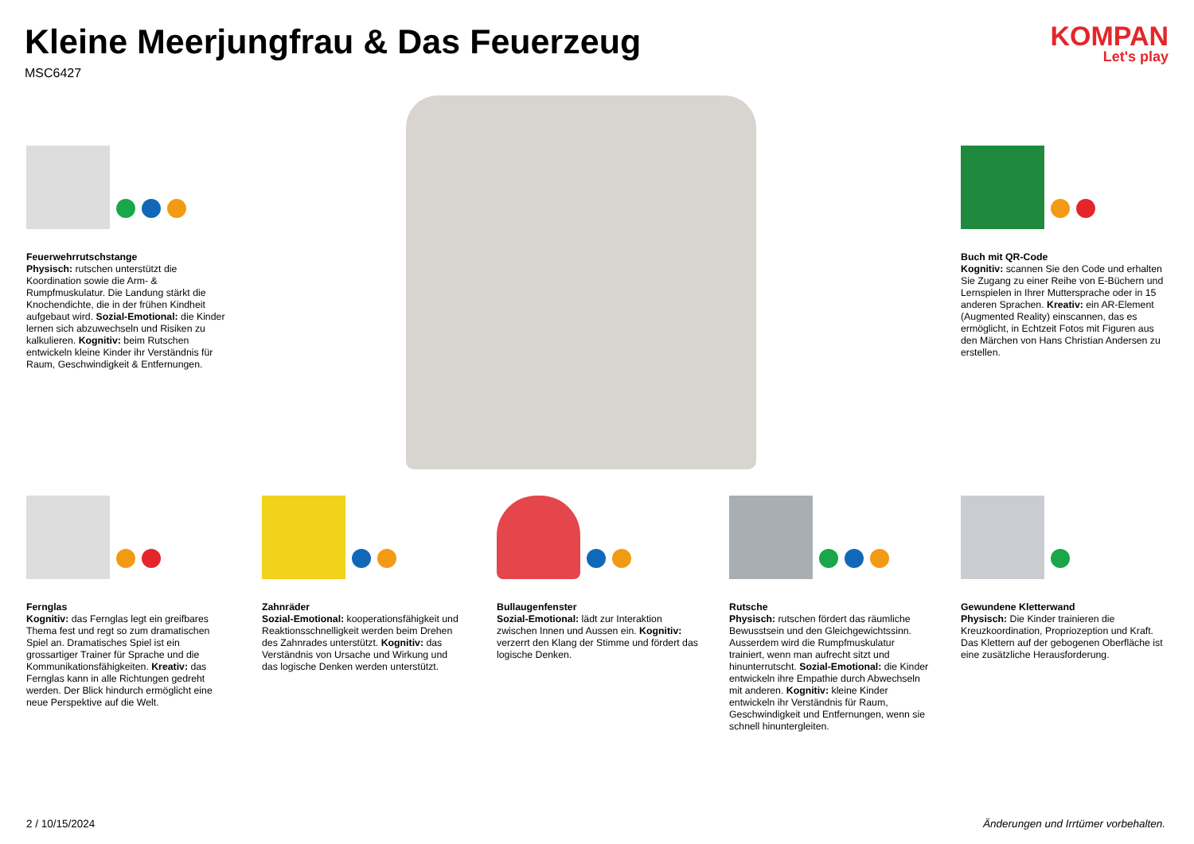Kleine Meerjungfrau & Das Feuerzeug
MSC6427
KOMPAN
Let's play
Feuerwehrrutschstange
Physisch: rutschen unterstützt die Koordination sowie die Arm- & Rumpfmuskulatur. Die Landung stärkt die Knochendichte, die in der frühen Kindheit aufgebaut wird. Sozial-Emotional: die Kinder lernen sich abzuwechseln und Risiken zu kalkulieren. Kognitiv: beim Rutschen entwickeln kleine Kinder ihr Verständnis für Raum, Geschwindigkeit & Entfernungen.
Buch mit QR-Code
Kognitiv: scannen Sie den Code und erhalten Sie Zugang zu einer Reihe von E-Büchern und Lernspielen in Ihrer Muttersprache oder in 15 anderen Sprachen. Kreativ: ein AR-Element (Augmented Reality) einscannen, das es ermöglicht, in Echtzeit Fotos mit Figuren aus den Märchen von Hans Christian Andersen zu erstellen.
Fernglas
Kognitiv: das Fernglas legt ein greifbares Thema fest und regt so zum dramatischen Spiel an. Dramatisches Spiel ist ein grossartiger Trainer für Sprache und die Kommunikationsfähigkeiten. Kreativ: das Fernglas kann in alle Richtungen gedreht werden. Der Blick hindurch ermöglicht eine neue Perspektive auf die Welt.
Zahnräder
Sozial-Emotional: kooperationsfähigkeit und Reaktionsschnelligkeit werden beim Drehen des Zahnrades unterstützt. Kognitiv: das Verständnis von Ursache und Wirkung und das logische Denken werden unterstützt.
Bullaugenfenster
Sozial-Emotional: lädt zur Interaktion zwischen Innen und Aussen ein. Kognitiv: verzerrt den Klang der Stimme und fördert das logische Denken.
Rutsche
Physisch: rutschen fördert das räumliche Bewusstsein und den Gleichgewichtssinn. Ausserdem wird die Rumpfmuskulatur trainiert, wenn man aufrecht sitzt und hinunterrutscht. Sozial-Emotional: die Kinder entwickeln ihre Empathie durch Abwechseln mit anderen. Kognitiv: kleine Kinder entwickeln ihr Verständnis für Raum, Geschwindigkeit und Entfernungen, wenn sie schnell hinuntergleiten.
Gewundene Kletterwand
Physisch: Die Kinder trainieren die Kreuzkoordination, Propriozeption und Kraft. Das Klettern auf der gebogenen Oberfläche ist eine zusätzliche Herausforderung.
2 / 10/15/2024 Änderungen und Irrtümer vorbehalten.